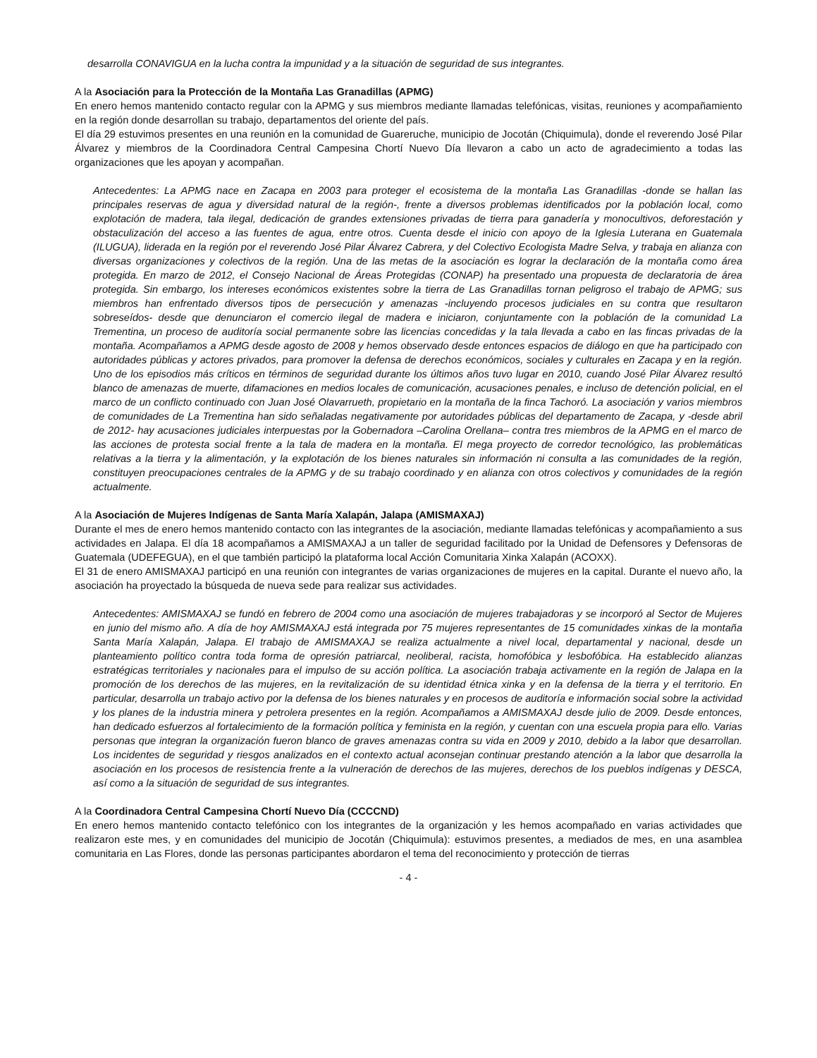desarrolla CONAVIGUA en la lucha contra la impunidad y a la situación de seguridad de sus integrantes.
A la Asociación para la Protección de la Montaña Las Granadillas (APMG)
En enero hemos mantenido contacto regular con la APMG y sus miembros mediante llamadas telefónicas, visitas, reuniones y acompañamiento en la región donde desarrollan su trabajo, departamentos del oriente del país.
El día 29 estuvimos presentes en una reunión en la comunidad de Guareruche, municipio de Jocotán (Chiquimula), donde el reverendo José Pilar Álvarez y miembros de la Coordinadora Central Campesina Chortí Nuevo Día llevaron a cabo un acto de agradecimiento a todas las organizaciones que les apoyan y acompañan.
Antecedentes: La APMG nace en Zacapa en 2003 para proteger el ecosistema de la montaña Las Granadillas -donde se hallan las principales reservas de agua y diversidad natural de la región-, frente a diversos problemas identificados por la población local, como explotación de madera, tala ilegal, dedicación de grandes extensiones privadas de tierra para ganadería y monocultivos, deforestación y obstaculización del acceso a las fuentes de agua, entre otros. Cuenta desde el inicio con apoyo de la Iglesia Luterana en Guatemala (ILUGUA), liderada en la región por el reverendo José Pilar Álvarez Cabrera, y del Colectivo Ecologista Madre Selva, y trabaja en alianza con diversas organizaciones y colectivos de la región. Una de las metas de la asociación es lograr la declaración de la montaña como área protegida. En marzo de 2012, el Consejo Nacional de Áreas Protegidas (CONAP) ha presentado una propuesta de declaratoria de área protegida. Sin embargo, los intereses económicos existentes sobre la tierra de Las Granadillas tornan peligroso el trabajo de APMG; sus miembros han enfrentado diversos tipos de persecución y amenazas -incluyendo procesos judiciales en su contra que resultaron sobreseídos- desde que denunciaron el comercio ilegal de madera e iniciaron, conjuntamente con la población de la comunidad La Trementina, un proceso de auditoría social permanente sobre las licencias concedidas y la tala llevada a cabo en las fincas privadas de la montaña. Acompañamos a APMG desde agosto de 2008 y hemos observado desde entonces espacios de diálogo en que ha participado con autoridades públicas y actores privados, para promover la defensa de derechos económicos, sociales y culturales en Zacapa y en la región. Uno de los episodios más críticos en términos de seguridad durante los últimos años tuvo lugar en 2010, cuando José Pilar Álvarez resultó blanco de amenazas de muerte, difamaciones en medios locales de comunicación, acusaciones penales, e incluso de detención policial, en el marco de un conflicto continuado con Juan José Olavarrueth, propietario en la montaña de la finca Tachoró. La asociación y varios miembros de comunidades de La Trementina han sido señaladas negativamente por autoridades públicas del departamento de Zacapa, y -desde abril de 2012- hay acusaciones judiciales interpuestas por la Gobernadora –Carolina Orellana– contra tres miembros de la APMG en el marco de las acciones de protesta social frente a la tala de madera en la montaña. El mega proyecto de corredor tecnológico, las problemáticas relativas a la tierra y la alimentación, y la explotación de los bienes naturales sin información ni consulta a las comunidades de la región, constituyen preocupaciones centrales de la APMG y de su trabajo coordinado y en alianza con otros colectivos y comunidades de la región actualmente.
A la Asociación de Mujeres Indígenas de Santa María Xalapán, Jalapa (AMISMAXAJ)
Durante el mes de enero hemos mantenido contacto con las integrantes de la asociación, mediante llamadas telefónicas y acompañamiento a sus actividades en Jalapa. El día 18 acompañamos a AMISMAXAJ a un taller de seguridad facilitado por la Unidad de Defensores y Defensoras de Guatemala (UDEFEGUA), en el que también participó la plataforma local Acción Comunitaria Xinka Xalapán (ACOXX).
El 31 de enero AMISMAXAJ participó en una reunión con integrantes de varias organizaciones de mujeres en la capital. Durante el nuevo año, la asociación ha proyectado la búsqueda de nueva sede para realizar sus actividades.
Antecedentes: AMISMAXAJ se fundó en febrero de 2004 como una asociación de mujeres trabajadoras y se incorporó al Sector de Mujeres en junio del mismo año. A día de hoy AMISMAXAJ está integrada por 75 mujeres representantes de 15 comunidades xinkas de la montaña Santa María Xalapán, Jalapa. El trabajo de AMISMAXAJ se realiza actualmente a nivel local, departamental y nacional, desde un planteamiento político contra toda forma de opresión patriarcal, neoliberal, racista, homofóbica y lesbofóbica. Ha establecido alianzas estratégicas territoriales y nacionales para el impulso de su acción política. La asociación trabaja activamente en la región de Jalapa en la promoción de los derechos de las mujeres, en la revitalización de su identidad étnica xinka y en la defensa de la tierra y el territorio. En particular, desarrolla un trabajo activo por la defensa de los bienes naturales y en procesos de auditoría e información social sobre la actividad y los planes de la industria minera y petrolera presentes en la región. Acompañamos a AMISMAXAJ desde julio de 2009. Desde entonces, han dedicado esfuerzos al fortalecimiento de la formación política y feminista en la región, y cuentan con una escuela propia para ello. Varias personas que integran la organización fueron blanco de graves amenazas contra su vida en 2009 y 2010, debido a la labor que desarrollan. Los incidentes de seguridad y riesgos analizados en el contexto actual aconsejan continuar prestando atención a la labor que desarrolla la asociación en los procesos de resistencia frente a la vulneración de derechos de las mujeres, derechos de los pueblos indígenas y DESCA, así como a la situación de seguridad de sus integrantes.
A la Coordinadora Central Campesina Chortí Nuevo Día (CCCCND)
En enero hemos mantenido contacto telefónico con los integrantes de la organización y les hemos acompañado en varias actividades que realizaron este mes, y en comunidades del municipio de Jocotán (Chiquimula): estuvimos presentes, a mediados de mes, en una asamblea comunitaria en Las Flores, donde las personas participantes abordaron el tema del reconocimiento y protección de tierras
- 4 -